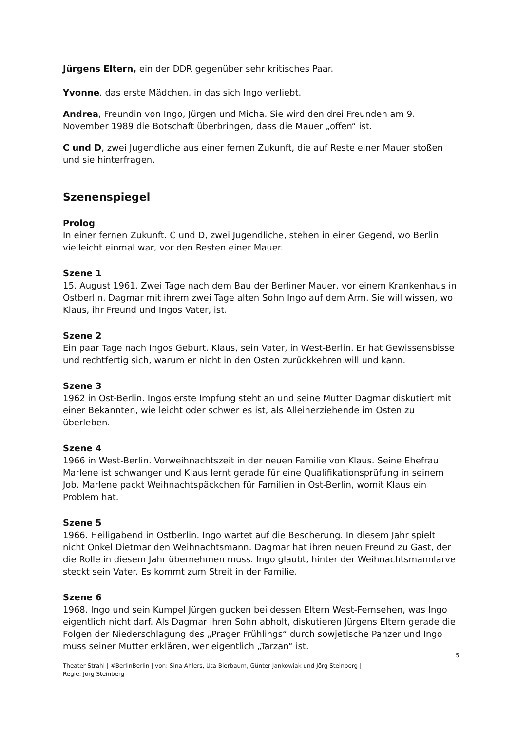Jürgens Eltern, ein der DDR gegenüber sehr kritisches Paar.
Yvonne, das erste Mädchen, in das sich Ingo verliebt.
Andrea, Freundin von Ingo, Jürgen und Micha. Sie wird den drei Freunden am 9. November 1989 die Botschaft überbringen, dass die Mauer „offen“ ist.
C und D, zwei Jugendliche aus einer fernen Zukunft, die auf Reste einer Mauer stoßen und sie hinterfragen.
Szenenspiegel
Prolog
In einer fernen Zukunft. C und D, zwei Jugendliche, stehen in einer Gegend, wo Berlin vielleicht einmal war, vor den Resten einer Mauer.
Szene 1
15. August 1961. Zwei Tage nach dem Bau der Berliner Mauer, vor einem Krankenhaus in Ostberlin. Dagmar mit ihrem zwei Tage alten Sohn Ingo auf dem Arm. Sie will wissen, wo Klaus, ihr Freund und Ingos Vater, ist.
Szene 2
Ein paar Tage nach Ingos Geburt. Klaus, sein Vater, in West-Berlin. Er hat Gewissensbisse und rechtfertig sich, warum er nicht in den Osten zurückkehren will und kann.
Szene 3
1962 in Ost-Berlin. Ingos erste Impfung steht an und seine Mutter Dagmar diskutiert mit einer Bekannten, wie leicht oder schwer es ist, als Alleinerziehende im Osten zu überleben.
Szene 4
1966 in West-Berlin. Vorweihnachtszeit in der neuen Familie von Klaus. Seine Ehefrau Marlene ist schwanger und Klaus lernt gerade für eine Qualifikationsprüfung in seinem Job. Marlene packt Weihnachtspäckchen für Familien in Ost-Berlin, womit Klaus ein Problem hat.
Szene 5
1966. Heiligabend in Ostberlin. Ingo wartet auf die Bescherung. In diesem Jahr spielt nicht Onkel Dietmar den Weihnachtsmann. Dagmar hat ihren neuen Freund zu Gast, der die Rolle in diesem Jahr übernehmen muss. Ingo glaubt, hinter der Weihnachtsmannlarve steckt sein Vater. Es kommt zum Streit in der Familie.
Szene 6
1968. Ingo und sein Kumpel Jürgen gucken bei dessen Eltern West-Fernsehen, was Ingo eigentlich nicht darf. Als Dagmar ihren Sohn abholt, diskutieren Jürgens Eltern gerade die Folgen der Niederschlagung des „Prager Frühlings“ durch sowjetische Panzer und Ingo muss seiner Mutter erklären, wer eigentlich „Tarzan“ ist.
5
Theater Strahl | #BerlinBerlin | von: Sina Ahlers, Uta Bierbaum, Günter Jankowiak und Jörg Steinberg |
Regie: Jörg Steinberg